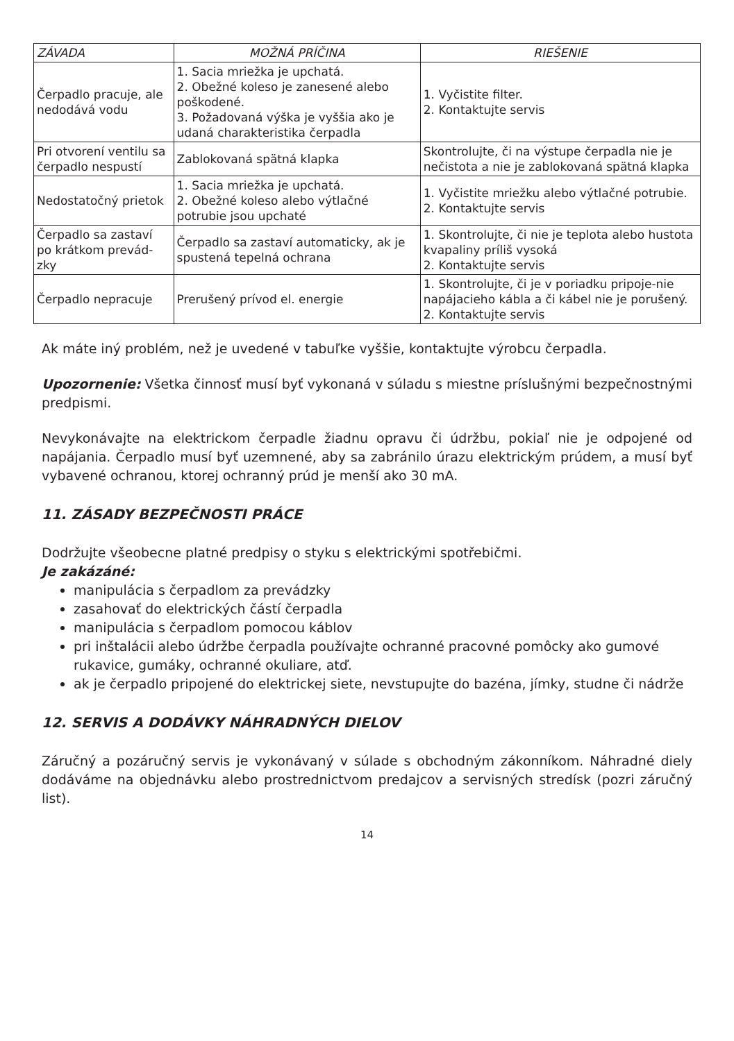| ZÁVADA | MOŽNÁ PRÍČINA | RIEŠENIE |
| --- | --- | --- |
| Čerpadlo pracuje, ale nedodává vodu | 1. Sacia mriežka je upchatá. 2. Obežné koleso je zanesené alebo poškodené. 3. Požadovaná výška je vyššia ako je udaná charakteristika čerpadla | 1. Vyčistite filter. 2. Kontaktujte servis |
| Pri otvorení ventilu sa čerpadlo nespustí | Zablokovaná spätná klapka | Skontrolujte, či na výstupe čerpadla nie je nečistota a nie je zablokovaná spätná klapka |
| Nedostatočný prietok | 1. Sacia mriežka je upchatá. 2. Obežné koleso alebo výtlačné potrubie jsou upchaté | 1. Vyčistite mriežku alebo výtlačné potrubie. 2. Kontaktujte servis |
| Čerpadlo sa zastaví po krátkom prevád-zky | Čerpadlo sa zastaví automaticky, ak je spustená tepelná ochrana | 1. Skontrolujte, či nie je teplota alebo hustota kvapaliny príliš vysoká 2. Kontaktujte servis |
| Čerpadlo nepracuje | Prerušený prívod el. energie | 1. Skontrolujte, či je v poriadku pripoje-nie napájacieho kábla a či kábel nie je porušený. 2. Kontaktujte servis |
Ak máte iný problém, než je uvedené v tabuľke vyššie, kontaktujte výrobcu čerpadla.
Upozornenie: Všetka činnosť musí byť vykonaná v súladu s miestne príslušnými bezpečnostnými predpismi.
Nevykonávajte na elektrickom čerpadle žiadnu opravu či údržbu, pokiaľ nie je odpojené od napájania. Čerpadlo musí byť uzemnené, aby sa zabránilo úrazu elektrickým prúdem, a musí byť vybavené ochranou, ktorej ochranný prúd je menší ako 30 mA.
11. ZÁSADY BEZPEČNOSTI PRÁCE
Dodržujte všeobecne platné predpisy o styku s elektrickými spotřebičmi.
Je zakázáné:
manipulácia s čerpadlom za prevádzky
zasahovať do elektrických částí čerpadla
manipulácia s čerpadlom pomocou káblov
pri inštalácii alebo údržbe čerpadla používajte ochranné pracovné pomôcky ako gumové rukavice, gumáky, ochranné okuliare, atď.
ak je čerpadlo pripojené do elektrickej siete, nevstupujte do bazéna, jímky, studne či nádrže
12. SERVIS A DODÁVKY NÁHRADNÝCH DIELOV
Záručný a pozáručný servis je vykonávaný v súlade s obchodným zákonníkom. Náhradné diely dodáváme na objednávku alebo prostrednictvom predajcov a servisných stredísk (pozri záručný list).
14